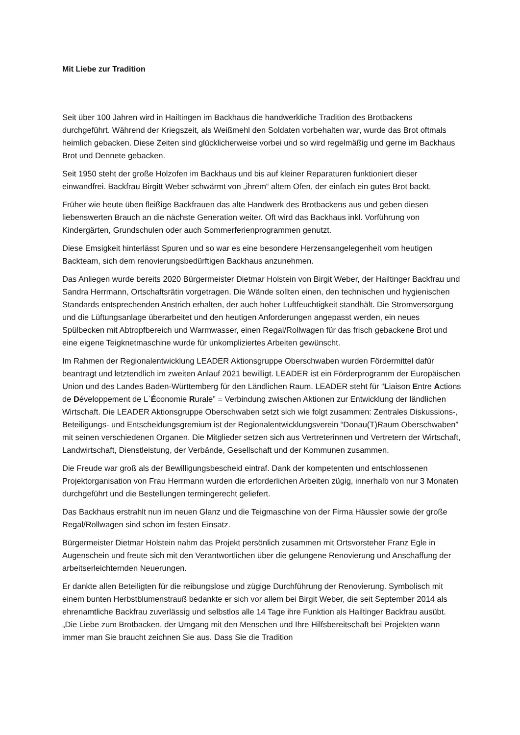Mit Liebe zur Tradition
Seit über 100 Jahren wird in Hailtingen im Backhaus die handwerkliche Tradition des Brotbackens durchgeführt. Während der Kriegszeit, als Weißmehl den Soldaten vorbehalten war, wurde das Brot oftmals heimlich gebacken. Diese Zeiten sind glücklicherweise vorbei und so wird regelmäßig und gerne im Backhaus Brot und Dennete gebacken.
Seit 1950 steht der große Holzofen im Backhaus und bis auf kleiner Reparaturen funktioniert dieser einwandfrei. Backfrau Birgitt Weber schwärmt von „ihrem“ altem Ofen, der einfach ein gutes Brot backt.
Früher wie heute üben fleißige Backfrauen das alte Handwerk des Brotbackens aus und geben diesen liebenswerten Brauch an die nächste Generation weiter. Oft wird das Backhaus inkl. Vorführung von Kindergärten, Grundschulen oder auch Sommerferienprogrammen genutzt.
Diese Emsigkeit hinterlässt Spuren und so war es eine besondere Herzensangelegenheit vom heutigen Backteam, sich dem renovierungsbedürftigen Backhaus anzunehmen.
Das Anliegen wurde bereits 2020 Bürgermeister Dietmar Holstein von Birgit Weber, der Hailtinger Backfrau und Sandra Herrmann, Ortschaftsrätin vorgetragen. Die Wände sollten einen, den technischen und hygienischen Standards entsprechenden Anstrich erhalten, der auch hoher Luftfeuchtigkeit standhält. Die Stromversorgung und die Lüftungsanlage überarbeitet und den heutigen Anforderungen angepasst werden, ein neues Spülbecken mit Abtropfbereich und Warmwasser, einen Regal/Rollwagen für das frisch gebackene Brot und eine eigene Teigknetmaschine wurde für unkompliziertes Arbeiten gewünscht.
Im Rahmen der Regionalentwicklung LEADER Aktionsgruppe Oberschwaben wurden Fördermittel dafür beantragt und letztendlich im zweiten Anlauf 2021 bewilligt. LEADER ist ein Förderprogramm der Europäischen Union und des Landes Baden-Württemberg für den Ländlichen Raum. LEADER steht für “Liaison Entre Actions de Développement de L`Économie Rurale” = Verbindung zwischen Aktionen zur Entwicklung der ländlichen Wirtschaft. Die LEADER Aktionsgruppe Oberschwaben setzt sich wie folgt zusammen: Zentrales Diskussions-, Beteiligungs- und Entscheidungsgremium ist der Regionalentwicklungsverein “Donau(T)Raum Oberschwaben” mit seinen verschiedenen Organen. Die Mitglieder setzen sich aus Vertreterinnen und Vertretern der Wirtschaft, Landwirtschaft, Dienstleistung, der Verbände, Gesellschaft und der Kommunen zusammen.
Die Freude war groß als der Bewilligungsbescheid eintraf. Dank der kompetenten und entschlossenen Projektorganisation von Frau Herrmann wurden die erforderlichen Arbeiten zügig, innerhalb von nur 3 Monaten durchgeführt und die Bestellungen termingerecht geliefert.
Das Backhaus erstrahlt nun im neuen Glanz und die Teigmaschine von der Firma Häussler sowie der große Regal/Rollwagen sind schon im festen Einsatz.
Bürgermeister Dietmar Holstein nahm das Projekt persönlich zusammen mit Ortsvorsteher Franz Egle in Augenschein und freute sich mit den Verantwortlichen über die gelungene Renovierung und Anschaffung der arbeitserleichternden Neuerungen.
Er dankte allen Beteiligten für die reibungslose und zügige Durchführung der Renovierung. Symbolisch mit einem bunten Herbstblumenstrauß bedankte er sich vor allem bei Birgit Weber, die seit September 2014 als ehrenamtliche Backfrau zuverlässig und selbstlos alle 14 Tage ihre Funktion als Hailtinger Backfrau ausübt. „Die Liebe zum Brotbacken, der Umgang mit den Menschen und Ihre Hilfsbereitschaft bei Projekten wann immer man Sie braucht zeichnen Sie aus. Dass Sie die Tradition